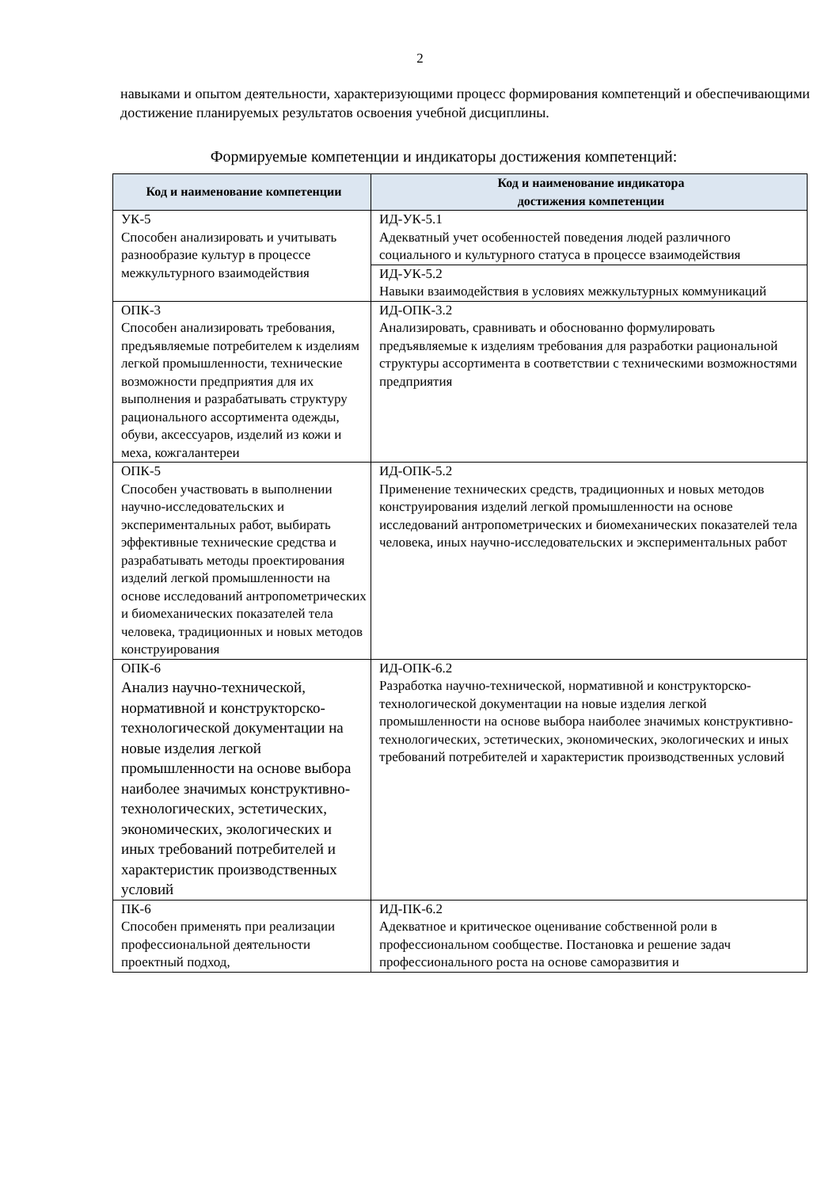2
навыками и опытом деятельности, характеризующими процесс формирования компетенций и обеспечивающими достижение планируемых результатов освоения учебной дисциплины.
Формируемые компетенции и индикаторы достижения компетенций:
| Код и наименование компетенции | Код и наименование индикатора достижения компетенции |
| --- | --- |
| УК-5 Способен анализировать и учитывать разнообразие культур в процессе межкультурного взаимодействия | ИД-УК-5.1 Адекватный учет особенностей поведения людей различного социального и культурного статуса в процессе взаимодействия |
| | ИД-УК-5.2 Навыки взаимодействия в условиях межкультурных коммуникаций |
| ОПК-3 Способен анализировать требования, предъявляемые потребителем к изделиям легкой промышленности, технические возможности предприятия для их выполнения и разрабатывать структуру рационального ассортимента одежды, обуви, аксессуаров, изделий из кожи и меха, кожгалантереи | ИД-ОПК-3.2 Анализировать, сравнивать и обоснованно формулировать предъявляемые к изделиям требования для разработки рациональной структуры ассортимента в соответствии с техническими возможностями предприятия |
| ОПК-5 Способен участвовать в выполнении научно-исследовательских и экспериментальных работ, выбирать эффективные технические средства и разрабатывать методы проектирования изделий легкой промышленности на основе исследований антропометрических и биомеханических показателей тела человека, традиционных и новых методов конструирования | ИД-ОПК-5.2 Применение технических средств, традиционных и новых методов конструирования изделий легкой промышленности на основе исследований антропометрических и биомеханических показателей тела человека, иных научно-исследовательских и экспериментальных работ |
| ОПК-6 Анализ научно-технической, нормативной и конструкторско-технологической документации на новые изделия легкой промышленности на основе выбора наиболее значимых конструктивно-технологических, эстетических, экономических, экологических и иных требований потребителей и характеристик производственных условий | ИД-ОПК-6.2 Разработка научно-технической, нормативной и конструкторско-технологической документации на новые изделия легкой промышленности на основе выбора наиболее значимых конструктивно-технологических, эстетических, экономических, экологических и иных требований потребителей и характеристик производственных условий |
| ПК-6 Способен применять при реализации профессиональной деятельности проектный подход, | ИД-ПК-6.2 Адекватное и критическое оценивание собственной роли в профессиональном сообществе. Постановка и решение задач профессионального роста на основе саморазвития и |